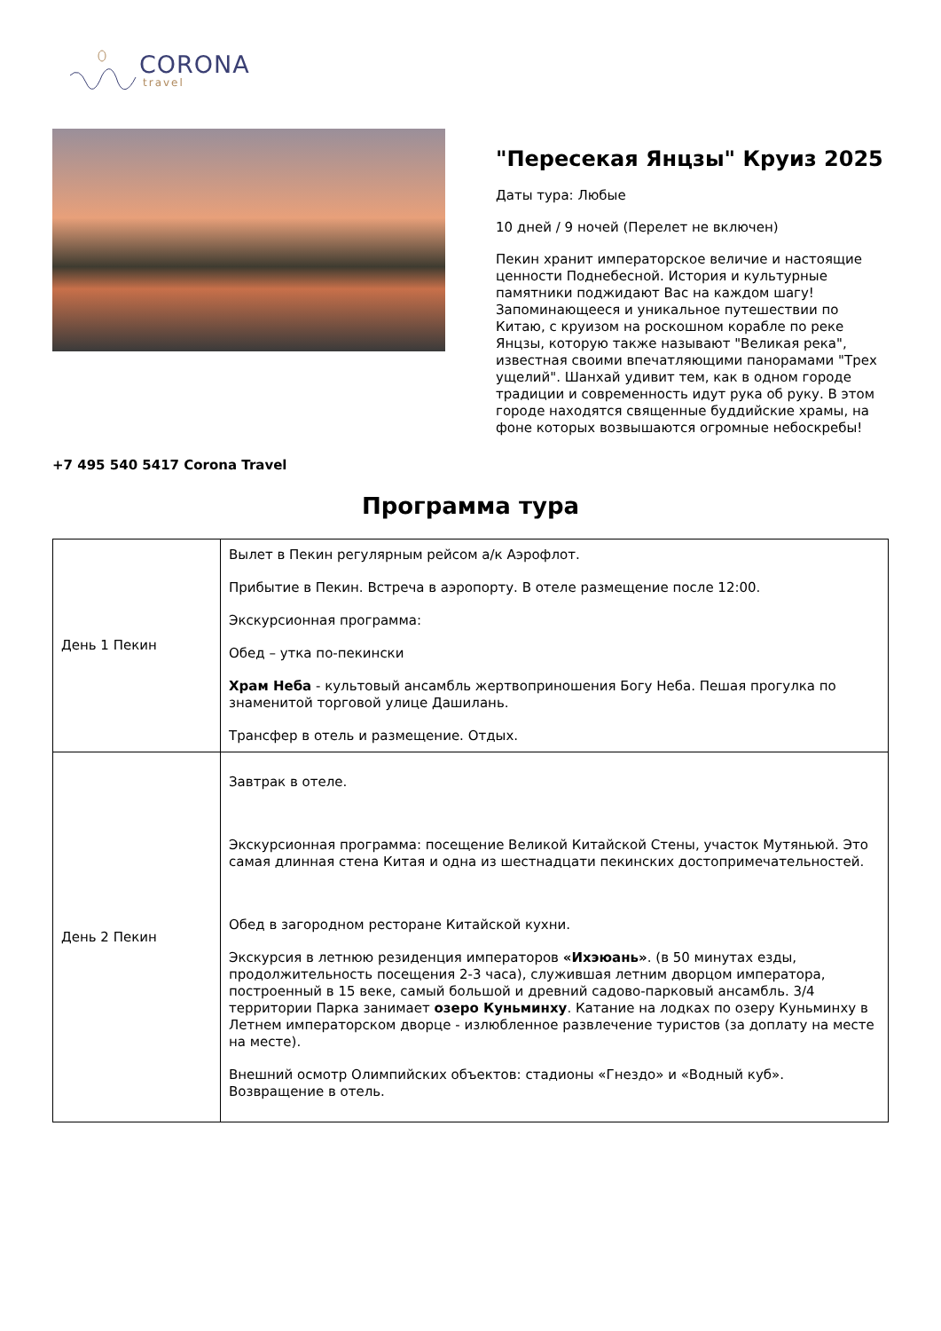CORONA
travel
"Пересекая Янцзы" Круиз 2025
Даты тура: Любые
10 дней / 9 ночей (Перелет не включен)
Пекин хранит императорское величие и настоящие ценности Поднебесной. История и культурные памятники поджидают Вас на каждом шагу! Запоминающееся и уникальное путешествии по Китаю, с круизом на роскошном корабле по реке Янцзы, которую также называют "Великая река", известная своими впечатляющими панорамами "Трех ущелий". Шанхай удивит тем, как в одном городе традиции и современность идут рука об руку. В этом городе находятся священные буддийские храмы, на фоне которых возвышаются огромные небоскребы!
+7 495 540 5417 Corona Travel
Программа тура
| День 1 Пекин | Вылет в Пекин регулярным рейсом а/к Аэрофлот. Прибытие в Пекин. Встреча в аэропорту. В отеле размещение после 12:00. Экскурсионная программа: Обед – утка по-пекински Храм Неба - культовый ансамбль жертвоприношения Богу Неба. Пешая прогулка по знаменитой торговой улице Дашилань. Трансфер в отель и размещение. Отдых. |
| День 2 Пекин | Завтрак в отеле. Экскурсионная программа: посещение Великой Китайской Стены, участок Мутяньюй. Это самая длинная стена Китая и одна из шестнадцати пекинских достопримечательностей. Обед в загородном ресторане Китайской кухни. Экскурсия в летнюю резиденция императоров «Ихэюань» . (в 50 минутах езды, продолжительность посещения 2-3 часа), служившая летним дворцом императора, построенный в 15 веке, самый большой и древний садово-парковый ансамбль. 3/4 территории Парка занимает озеро Куньминху . Катание на лодках по озеру Куньминху в Летнем императорском дворце - излюбленное развлечение туристов (за доплату на месте на месте). Внешний осмотр Олимпийских объектов: стадионы «Гнездо» и «Водный куб». Возвращение в отель. |